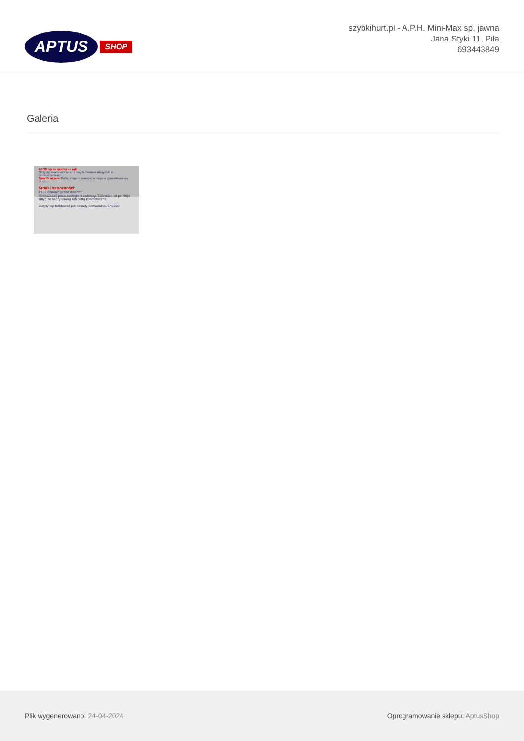APTUS SHOP
szybkihurt.pl - A.P.H. Mini-Max sp, jawna
Jana Styki 11, Piła
693443849
Galeria
BROS lep na muchy na roli
Służy do zwalczania much i innych owadów latających w pomieszczeniach...
Sposób użycia: Rolkę z lepem zawiesić w miejscu gromadzenia się much...
Środki ostrożności:
P102 Chronić przed dziećmi.
Umieszczać poza zasięgiem zwierząt. Zabrudzenia po kleju zmyć ze skóry oliwką lub naftą kosmetyczną.
Zużyty lep traktować jak odpady komunalne. 548298
Plik wygenerowano: 24-04-2024
Oprogramowanie sklepu: AptusShop